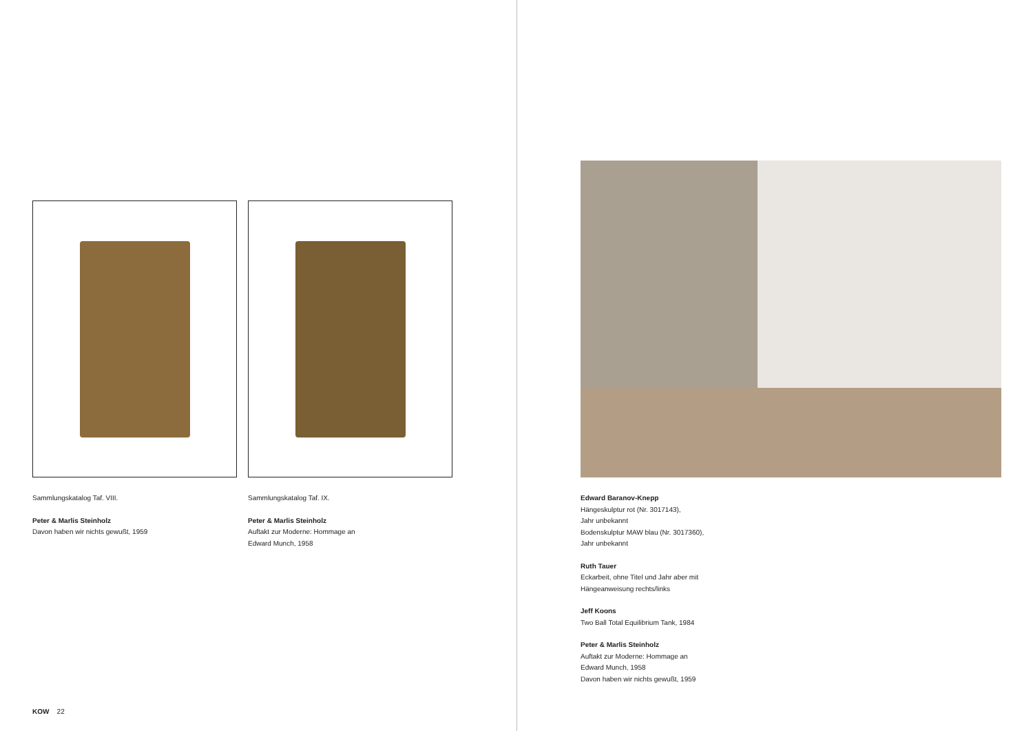Sammlungskatalog Taf. VIII.
Peter & Marlis Steinholz
Davon haben wir nichts gewußt, 1959
Sammlungskatalog Taf. IX.
Peter & Marlis Steinholz
Auftakt zur Moderne: Hommage an
Edward Munch, 1958
Edward Baranov-Knepp
Hängeskulptur rot (Nr. 3017143),
Jahr unbekannt
Bodenskulptur MAW blau (Nr. 3017360),
Jahr unbekannt
Ruth Tauer
Eckarbeit, ohne Titel und Jahr aber mit
Hängeanweisung rechts/links
Jeff Koons
Two Ball Total Equilibrium Tank, 1984
Peter & Marlis Steinholz
Auftakt zur Moderne: Hommage an
Edward Munch, 1958
Davon haben wir nichts gewußt, 1959
KOW 22